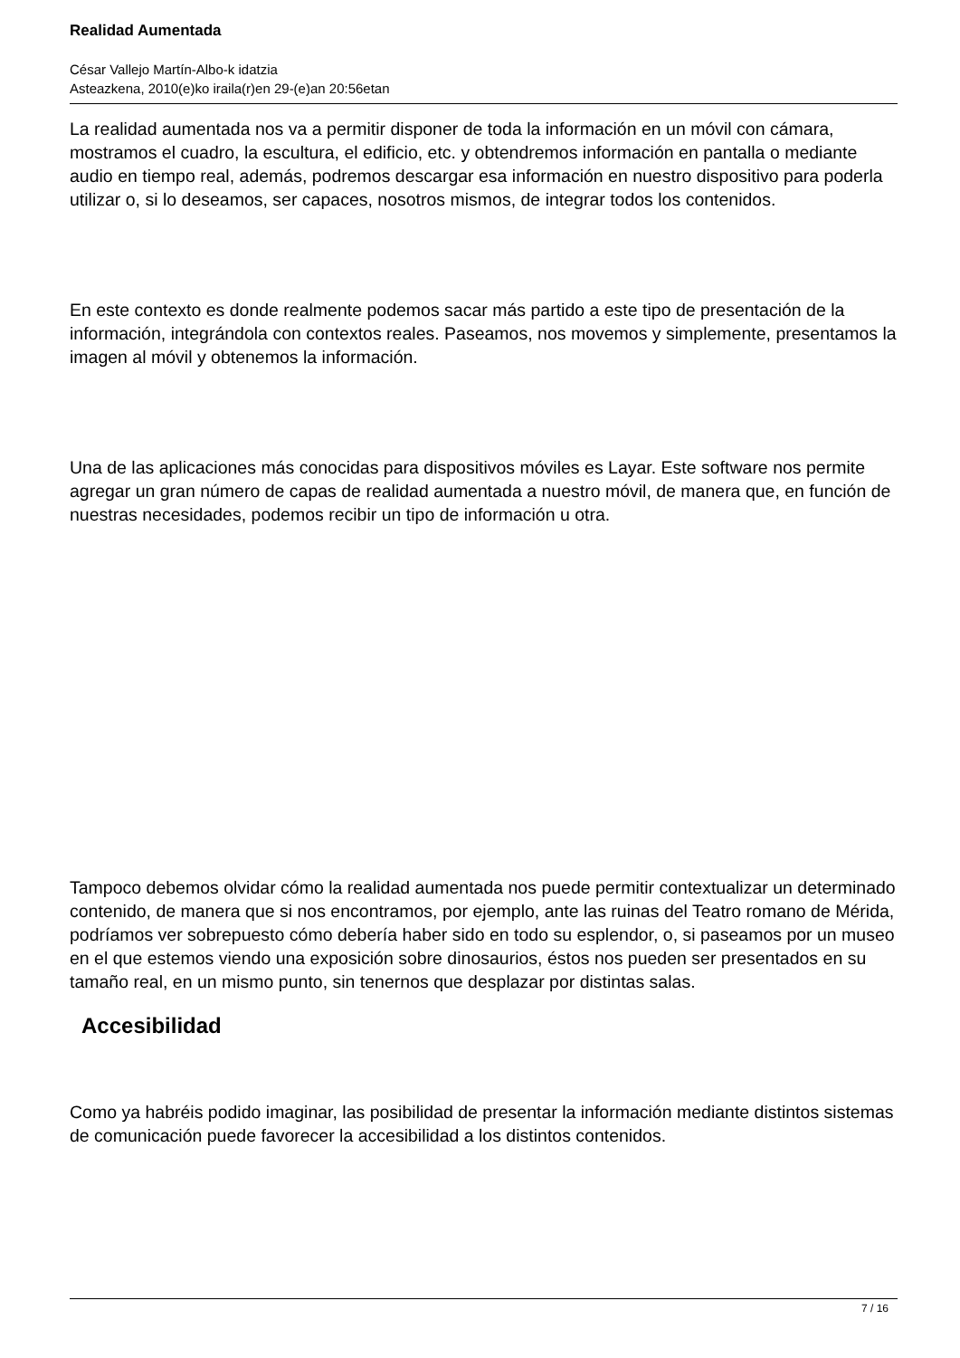Realidad Aumentada
César Vallejo Martín-Albo-k idatzia
Asteazkena, 2010(e)ko iraila(r)en 29-(e)an 20:56etan
La realidad aumentada nos va a permitir disponer de toda la información en un móvil con cámara, mostramos el cuadro, la escultura, el edificio, etc. y obtendremos información en pantalla o mediante audio en tiempo real, además, podremos descargar esa información en nuestro dispositivo para poderla utilizar o, si lo deseamos, ser capaces, nosotros mismos, de integrar todos los contenidos.
En este contexto es donde realmente podemos sacar más partido a este tipo de presentación de la información, integrándola con contextos reales. Paseamos, nos movemos y simplemente, presentamos la imagen al móvil y obtenemos la información.
Una de las aplicaciones más conocidas para dispositivos móviles es Layar. Este software nos permite agregar un gran número de capas de realidad aumentada a nuestro móvil, de manera que, en función de nuestras necesidades, podemos recibir un tipo de información u otra.
Tampoco debemos olvidar cómo la realidad aumentada nos puede permitir contextualizar un determinado contenido, de manera que si nos encontramos, por ejemplo, ante las ruinas del Teatro romano de Mérida, podríamos ver sobrepuesto cómo debería haber sido en todo su esplendor, o, si paseamos por un museo en el que estemos viendo una exposición sobre dinosaurios, éstos nos pueden ser presentados en su tamaño real, en un mismo punto, sin tenernos que desplazar por distintas salas.
Accesibilidad
Como ya habréis podido imaginar, las posibilidad de presentar la información mediante distintos sistemas de comunicación puede favorecer la accesibilidad a los distintos contenidos.
7 / 16